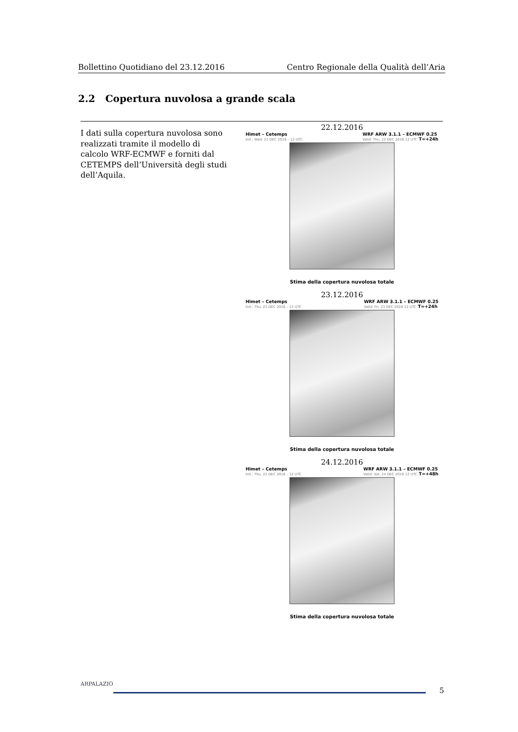Bollettino Quotidiano del 23.12.2016 Centro Regionale della Qualità dell’Aria
2.2 Copertura nuvolosa a grande scala
I dati sulla copertura nuvolosa sono realizzati tramite il modello di calcolo WRF-ECMWF e forniti dal CETEMPS dell’Università degli studi dell’Aquila.
22.12.2016
Himet – Cetemps
Init.: Wed, 21 DEC 2016 – 12 UTC
WRF ARW 3.1.1 – ECMWF 0.25
Valid: Thu, 22 DEC 2016 12 UTC T=+24h
Stima della copertura nuvolosa totale
23.12.2016
Himet – Cetemps
Init.: Thu, 22 DEC 2016 – 12 UTC
WRF ARW 3.1.1 – ECMWF 0.25
Valid: Fri, 23 DEC 2016 12 UTC T=+24h
Stima della copertura nuvolosa totale
24.12.2016
Himet – Cetemps
Init.: Thu, 22 DEC 2016 – 12 UTC
WRF ARW 3.1.1 – ECMWF 0.25
Valid: Sat, 24 DEC 2016 12 UTC T=+48h
Stima della copertura nuvolosa totale
ARPALAZIO
5